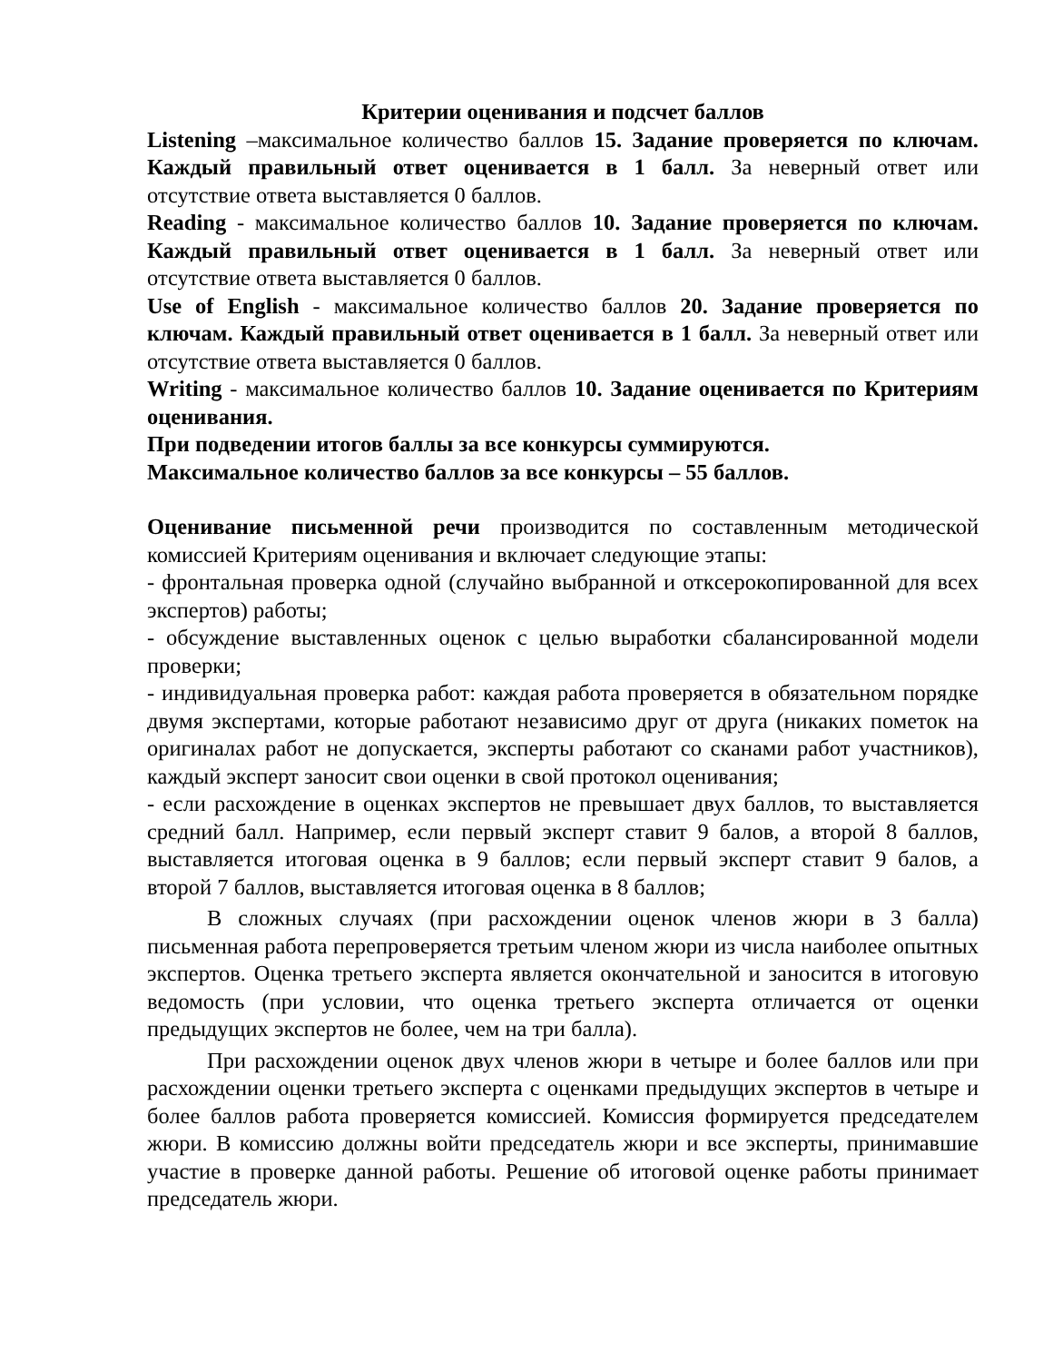Критерии оценивания и подсчет баллов
Listening –максимальное количество баллов 15. Задание проверяется по ключам. Каждый правильный ответ оценивается в 1 балл. За неверный ответ или отсутствие ответа выставляется 0 баллов.
Reading - максимальное количество баллов 10. Задание проверяется по ключам. Каждый правильный ответ оценивается в 1 балл. За неверный ответ или отсутствие ответа выставляется 0 баллов.
Use of English - максимальное количество баллов 20. Задание проверяется по ключам. Каждый правильный ответ оценивается в 1 балл. За неверный ответ или отсутствие ответа выставляется 0 баллов.
Writing - максимальное количество баллов 10. Задание оценивается по Критериям оценивания.
При подведении итогов баллы за все конкурсы суммируются.
Максимальное количество баллов за все конкурсы – 55 баллов.
Оценивание письменной речи производится по составленным методической комиссией Критериям оценивания и включает следующие этапы:
- фронтальная проверка одной (случайно выбранной и откcерокопированной для всех экспертов) работы;
- обсуждение выставленных оценок с целью выработки сбалансированной модели проверки;
- индивидуальная проверка работ: каждая работа проверяется в обязательном порядке двумя экспертами, которые работают независимо друг от друга (никаких пометок на оригиналах работ не допускается, эксперты работают со сканами работ участников), каждый эксперт заносит свои оценки в свой протокол оценивания;
- если расхождение в оценках экспертов не превышает двух баллов, то выставляется средний балл. Например, если первый эксперт ставит 9 балов, а второй 8 баллов, выставляется итоговая оценка в 9 баллов; если первый эксперт ставит 9 балов, а второй 7 баллов, выставляется итоговая оценка в 8 баллов;
В сложных случаях (при расхождении оценок членов жюри в 3 балла) письменная работа перепроверяется третьим членом жюри из числа наиболее опытных экспертов. Оценка третьего эксперта является окончательной и заносится в итоговую ведомость (при условии, что оценка третьего эксперта отличается от оценки предыдущих экспертов не более, чем на три балла).
При расхождении оценок двух членов жюри в четыре и более баллов или при расхождении оценки третьего эксперта с оценками предыдущих экспертов в четыре и более баллов работа проверяется комиссией. Комиссия формируется председателем жюри. В комиссию должны войти председатель жюри и все эксперты, принимавшие участие в проверке данной работы. Решение об итоговой оценке работы принимает председатель жюри.